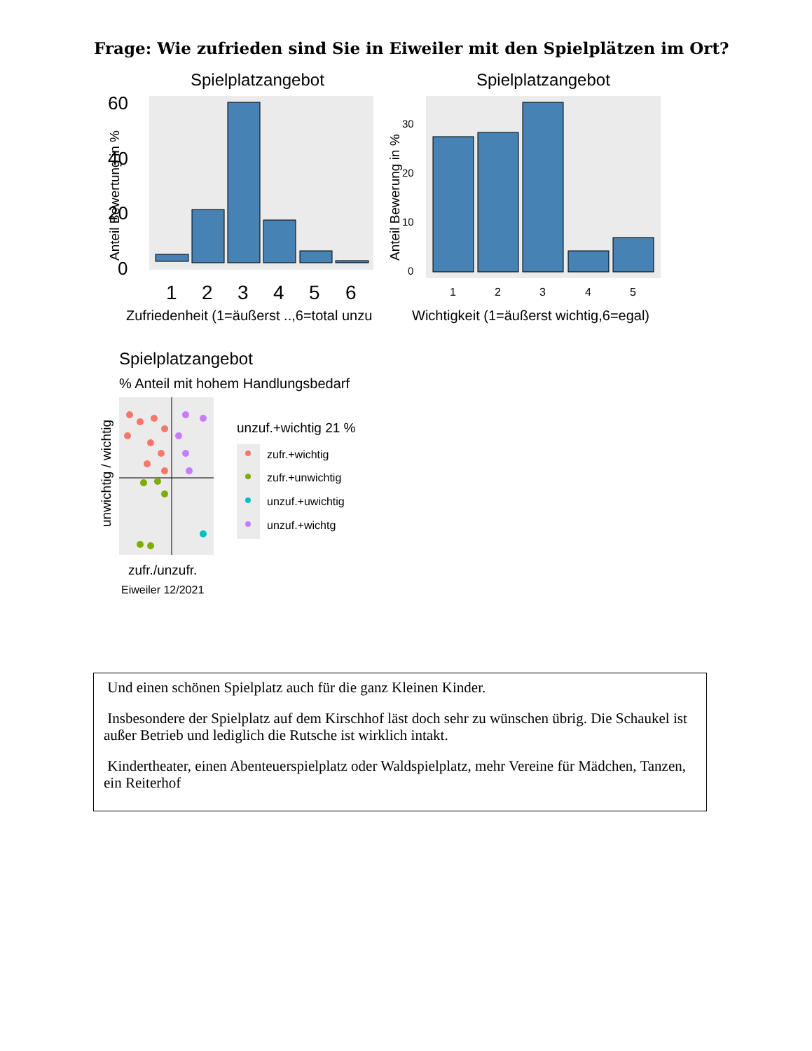Frage: Wie zufrieden sind Sie in Eiweiler mit den Spielplätzen im Ort?
Spielplatzangebot
0
20
40
60
1
2
3
4
5
6
Zufriedenheit (1=äußerst ..,6=total unzu
Anteil Bewertung in %
Spielplatzangebot
0
10
20
30
1
2
3
4
5
Wichtigkeit (1=äußerst wichtig,6=egal)
Anteil Bewerung in %
Spielplatzangebot
% Anteil mit hohem Handlungsbedarf
unwichtig / wichtig
zufr./unzufr.
Eiweiler 12/2021
unzuf.+wichtig 21 %
zufr.+wichtig
zufr.+unwichtig
unzuf.+uwichtig
unzuf.+wichtg
Und einen schönen Spielplatz auch für die ganz Kleinen Kinder.
Insbesondere der Spielplatz auf dem Kirschhof läst doch sehr zu wünschen übrig. Die Schaukel ist außer Betrieb und lediglich die Rutsche ist wirklich intakt.
Kindertheater, einen Abenteuerspielplatz oder Waldspielplatz, mehr Vereine für Mädchen, Tanzen, ein Reiterhof